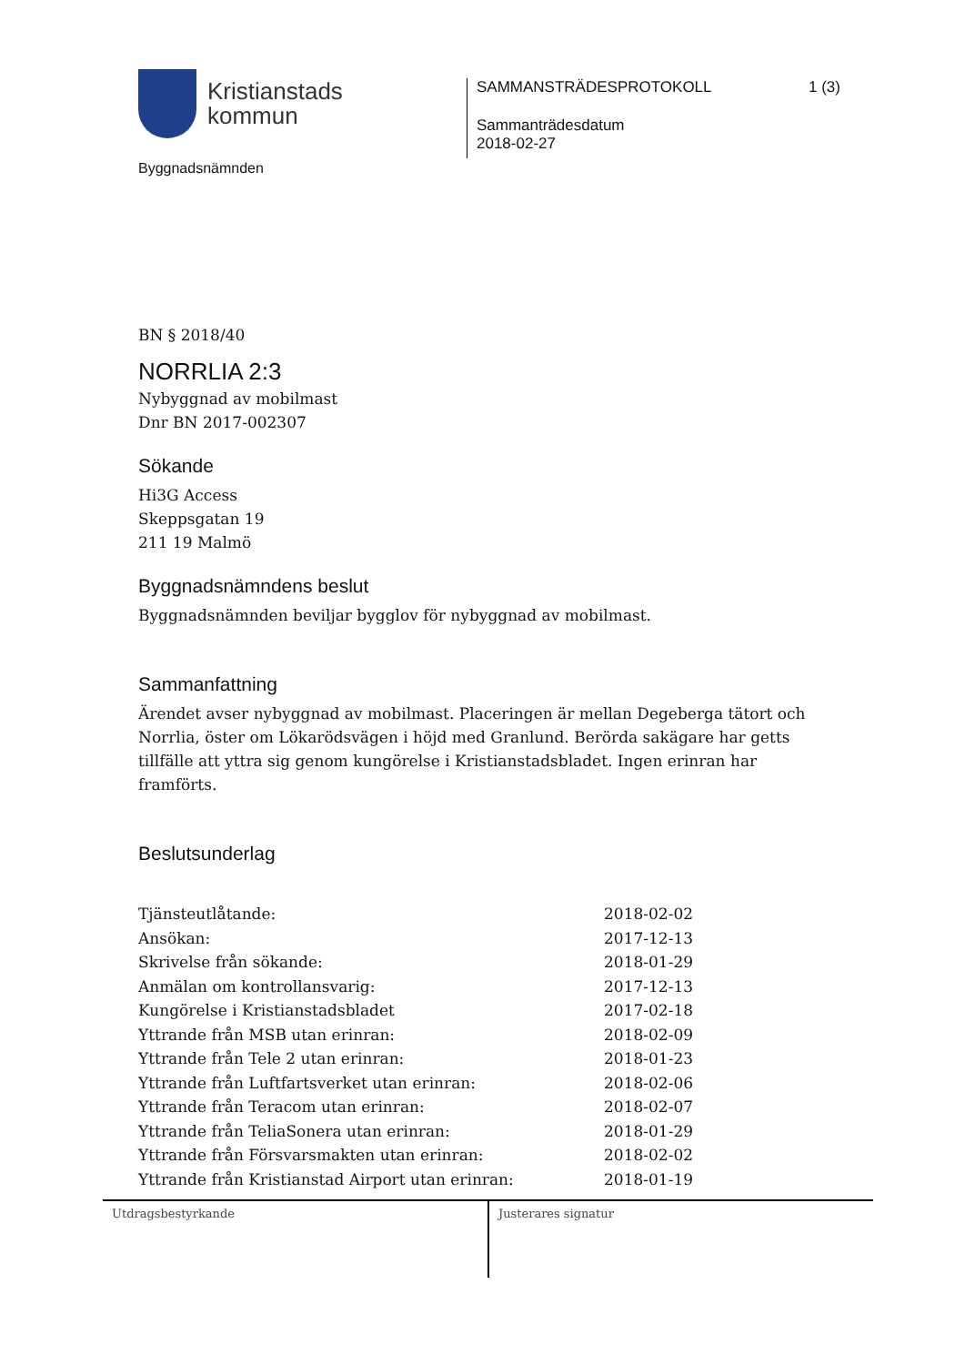Kristianstads
kommun
SAMMANSTRÄDESPROTOKOLL 1 (3)
Sammanträdesdatum
2018-02-27
Byggnadsnämnden
BN § 2018/40
NORRLIA 2:3
Nybyggnad av mobilmast
Dnr BN 2017-002307
Sökande
Hi3G Access
Skeppsgatan 19
211 19 Malmö
Byggnadsnämndens beslut
Byggnadsnämnden beviljar bygglov för nybyggnad av mobilmast.
Sammanfattning
Ärendet avser nybyggnad av mobilmast. Placeringen är mellan Degeberga tätort och Norrlia, öster om Lökarödsvägen i höjd med Granlund. Berörda sakägare har getts tillfälle att yttra sig genom kungörelse i Kristianstadsbladet. Ingen erinran har framförts.
Beslutsunderlag
| Tjänsteutlåtande: | 2018-02-02 |
| Ansökan: | 2017-12-13 |
| Skrivelse från sökande: | 2018-01-29 |
| Anmälan om kontrollansvarig: | 2017-12-13 |
| Kungörelse i Kristianstadsbladet | 2017-02-18 |
| Yttrande från MSB utan erinran: | 2018-02-09 |
| Yttrande från Tele 2 utan erinran: | 2018-01-23 |
| Yttrande från Luftfartsverket utan erinran: | 2018-02-06 |
| Yttrande från Teracom utan erinran: | 2018-02-07 |
| Yttrande från TeliaSonera utan erinran: | 2018-01-29 |
| Yttrande från Försvarsmakten utan erinran: | 2018-02-02 |
| Yttrande från Kristianstad Airport utan erinran: | 2018-01-19 |
Utdragsbestyrkande Justerares signatur